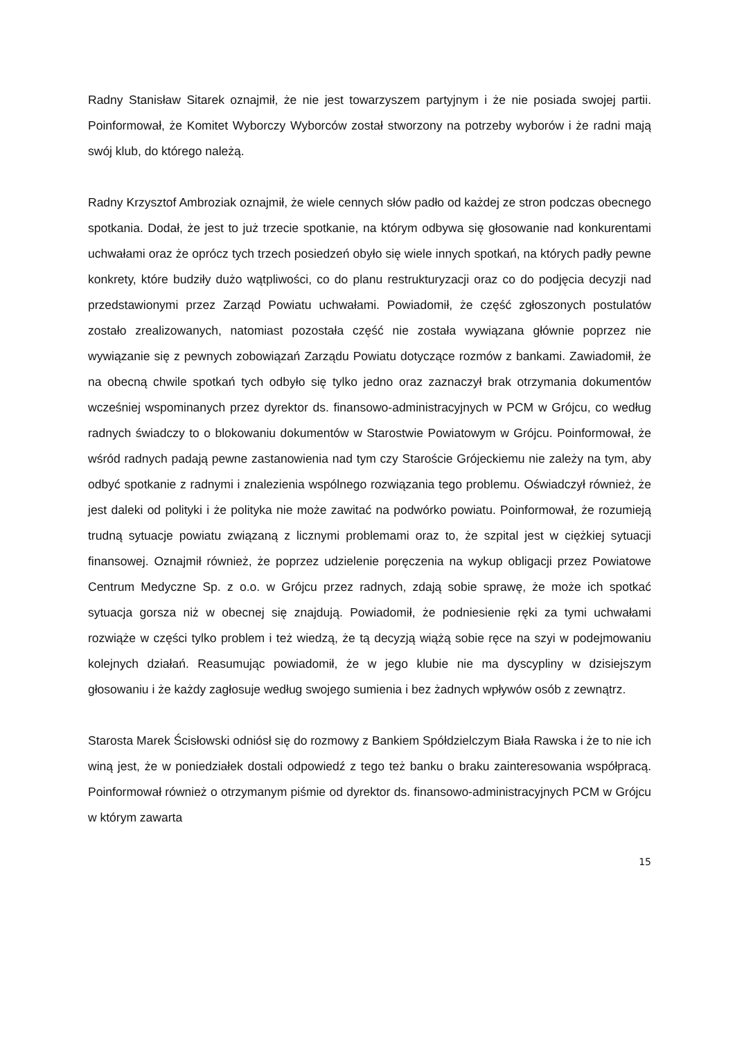Radny Stanisław Sitarek oznajmił, że nie jest towarzyszem partyjnym i że nie posiada swojej partii. Poinformował, że Komitet Wyborczy Wyborców został stworzony na potrzeby wyborów i że radni mają swój klub, do którego należą.
Radny Krzysztof Ambroziak oznajmił, że wiele cennych słów padło od każdej ze stron podczas obecnego spotkania. Dodał, że jest to już trzecie spotkanie, na którym odbywa się głosowanie nad konkurentami uchwałami oraz że oprócz tych trzech posiedzeń obyło się wiele innych spotkań, na których padły pewne konkrety, które budziły dużo wątpliwości, co do planu restrukturyzacji oraz co do podjęcia decyzji nad przedstawionymi przez Zarząd Powiatu uchwałami. Powiadomił, że część zgłoszonych postulatów zostało zrealizowanych, natomiast pozostała część nie została wywiązana głównie poprzez nie wywiązanie się z pewnych zobowiązań Zarządu Powiatu dotyczące rozmów z bankami. Zawiadomił, że na obecną chwile spotkań tych odbyło się tylko jedno oraz zaznaczył brak otrzymania dokumentów wcześniej wspominanych przez dyrektor ds. finansowo-administracyjnych w PCM w Grójcu, co według radnych świadczy to o blokowaniu dokumentów w Starostwie Powiatowym w Grójcu. Poinformował, że wśród radnych padają pewne zastanowienia nad tym czy Staroście Grójeckiemu nie zależy na tym, aby odbyć spotkanie z radnymi i znalezienia wspólnego rozwiązania tego problemu. Oświadczył również, że jest daleki od polityki i że polityka nie może zawitać na podwórko powiatu. Poinformował, że rozumieją trudną sytuacje powiatu związaną z licznymi problemami oraz to, że szpital jest w ciężkiej sytuacji finansowej. Oznajmił również, że poprzez udzielenie poręczenia na wykup obligacji przez Powiatowe Centrum Medyczne Sp. z o.o. w Grójcu przez radnych, zdają sobie sprawę, że może ich spotkać sytuacja gorsza niż w obecnej się znajdują. Powiadomił, że podniesienie ręki za tymi uchwałami rozwiąże w części tylko problem i też wiedzą, że tą decyzją wiążą sobie ręce na szyi w podejmowaniu kolejnych działań. Reasumując powiadomił, że w jego klubie nie ma dyscypliny w dzisiejszym głosowaniu i że każdy zagłosuje według swojego sumienia i bez żadnych wpływów osób z zewnątrz.
Starosta Marek Ścisłowski odniósł się do rozmowy z Bankiem Spółdzielczym Biała Rawska i że to nie ich winą jest, że w poniedziałek dostali odpowiedź z tego też banku o braku zainteresowania współpracą. Poinformował również o otrzymanym piśmie od dyrektor ds. finansowo-administracyjnych PCM w Grójcu w którym zawarta
15